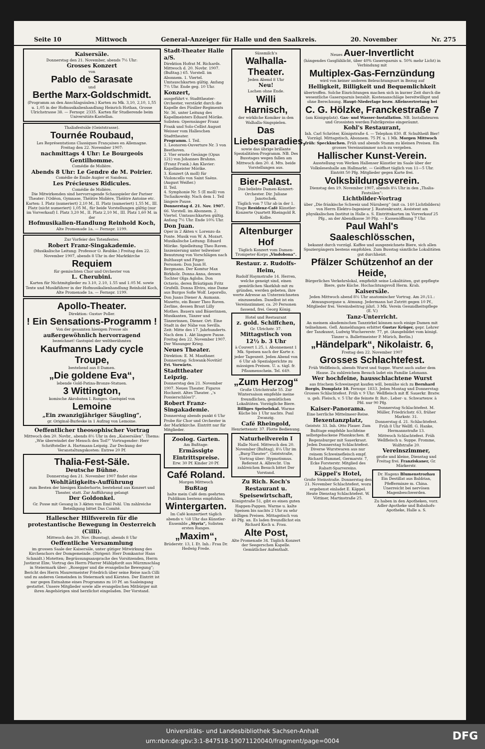Seite 10 Mittwoch General-Anzeiger für Halle und den Saalkreis. 20. November Nr. 275
Kaisersäle.
Donnerstag den 21. November, abends 7½ Uhr:
Grosses Konzert
von
Pablo de Sarasate
und
Berthe Marx-Goldschmidt.
(Programm an den Anschlagsäulen.) Karten zu Mk. 3,10, 2,10, 1,55 u. 1,05 in der Hofmusikalienhandlung Heinrich Hothan, Grosse Ulrichstrasse 38. — Fernspr. 2335. Karten für Studierende beim Universitäts-Kastellan.
Thaliafestsäle (Geiststrasse).
Tournée Roubaud,
Les Représentations Classiques Françaises en Allemagne.
Freitag den 22. November 1907:
nachmittags 4 Uhr: Le Bourgeois Gentilhomme.
Comédie de Molière.
Abends 8 Uhr: Le Gendre de M. Poirier.
Comédie de Emile Augier et Sandeau.
Les Précieuses Ridicules.
Comédie de Molière.
Die Mitwirkenden sind hervorragende Schauspieler der Pariser Theater: l'Odéon, Gymnase, Théâtre Molière, Théâtre Antoine etc.
Karten: I. Platz (numeriert) 2,10 M., II. Platz (numeriert) 1,55 M., III. Platz (nicht numeriert) 1,05 M., für beide Vorstellungen gültig (nur im Vorverkauf) I. Platz 3,20 M., II. Platz 2,10 M., III. Platz 1,60 M. in der
Hofmusikalien-Handlung Reinhold Koch,
Alte Promenade 1a. — Fernspr. 1199.
Zur Vorfeier des Totenfestes.
Robert Franz-Singakademie.
(Musikalische Leitung: Professor O. Reubke.) Freitag den 22. November 1907, abends 8 Uhr in der Marktkirche
Requiem
für gemischten Chor und Orchester von
L. Cherubini.
Karten für Nichtmitglieder zu 3.10, 2.10, 1.55 und 1.05 M. sowie Texte und Musikführer in der Hofmusikalienhandlung Reinhold Koch, Alte Promenade 1a. — Fernspr. 1199.
Apollo-Theater.
Direktion: Gustav Poller.
! Ein Sensations-Programm !
Von der gesamten hiesigen Presse als
außergewöhnlich hervorragend
bezeichnet! Gastspiel der weltberühmten
Kaufmanns Lady cycle Troupe,
bestehend aus 8 Damen.
„Die goldene Eva“,
lebende Gold-Patina-Bronze-Statuen.
3 Wittington,
komische Akrobaten I. Ranges. Gastspiel von
Lemoine
„Ein zwanzigjähriger Säugling“,
gr. Original-Burleske in 1 Aufzug von Lemoine.
Oeffentlicher theosophischer Vortrag
Mittwoch den 20. Novbr., abends 8½ Uhr in den „Kaisersälen“. Thema: „Wie überwindet der Mensch den Tod?“ Vortragender: Herr Schriftsteller A. Hartmann-Leipzig. Zur Deckung der Veranstaltungskosten: Entree 20 Pf.
Thalia-Fest-Säle.
Deutsche Bühne.
Donnerstag den 21. November 1907 findet eine
Wohltätigkeits-Aufführung
zum Besten der hiesigen Kinderhorte, bestehend aus Konzert und Theater, statt. Zur Aufführung gelangt
Der Goldonkel.
Gr. Posse mit Gesang in 3 Akten von Emil Pohl. Um zahlreiche Beteiligung bittet Das Comité.
Hallescher Hilfsverein für die protestantische Bewegung in Oesterreich (Cilli).
Mittwoch den 20. Nov. (Busstag), abends 8 Uhr
Oeffentliche Versammlung
im grossen Saale der Kaisersäle, unter gütiger Mitwirkung des Kirchenchors der Domgemeinde. (Dirigent: Herr Domkantor Hans Schmidt.) Motetten; Begrüssungsansprache des Vorsitzenden, Herrn Justizrat Elze; Vortrag des Herrn Pfarrer Mühlpfordt aus Mürzzuschlag in Steiermark über: „Rosegger und die evangelische Bewegung“; Bericht des Herrn Maurermeister Friedrich über seine Reise nach Cilli und zu anderen Gemeinden in Steiermark und Kärnten. Der Eintritt ist nur gegen Entnahme eines Programms zu 10 Pf. an Saaleingang gestattet. Unsere Mitglieder sowie alle evangelischen Mitbürger mit ihren Angehörigen sind herzlichst eingeladen. Der Vorstand.
Stadt-Theater Halle a/S.
Direktion Hofrat M. Richards. Mittwoch d. 20. Novbr. 1907. (Bußtag.) 65. Vorstell. im Abonnem. 1. Viertel. Umtauschkarten gültig. Anfang 7½ Uhr. Ende geg. 10 Uhr.
Konzert,
ausgeführt v. Stadttheater-Orchester, verstärkt durch die Kapelle des Füsilier-Regiments Nr. 36, unter Leitung des Kapellmeisters Eduard Mörike. Solisten: Opernsänger Franz Frank und Solo-Cellist August Weisser vom Halleschen Stadttheater.
Programm. I. Teil.
1. Leonoren-Ouverture Nr. 3 von Beethoven.
2. Vier ernste Gesänge (Opus 121) von Johannes Brahms. (Franz Frank.) Am Klavier: Kapellmeister Mörike.
3. Konzert (A moll) für Violoncello von Saint Saëns. (August Weißer.)
II. Teil.
4. Symphonie Nr. 5 (E moll) von Tschaikowsky. Nach dem 1. Teil längere Pause.
Donnerstag d. 21. Nov. 1907. 66. Vorstell. im Abonnem. 2. Viertel. Umtauschkarten gültig. Anfang 7½ Uhr. Ende 10¾ Uhr.
Don Juan.
Oper in 2 Akten v. Lorenzo da Ponte. Musik von W. A. Mozart. Musikalische Leitung: Eduard Mörike. Spielleitung Theo Raven. Inszenierung unter teilweiser Benutzung von Vorschlägen nach Bulthaupt und Fitger.
Personen: Don Juan H. Bergmann. Der Komtur Max Birkholz. Donna Anna, dessen Tochter Olga Agloba. Don Octavio, deren Bräutigam Fritz Grufelli. Donna Elvira, eine Dame aus Burgos Sofie Wolf. Leporello, Don Juans Diener A. Aumann. Masetto, ein Bauer Theo Raven. Zerline, dessen Braut Lilly Mothes. Bauern und Bäuerinnen, Musikanten, Tänzer und Tänzerinnen, Diener. Ort: Eine Stadt in der Nähe von Sevilla. Zeit: Mitte des 17. Jahrhunderts. Nach dem 1. Akt längere Pause.
Freitag den 22. November 1907. Der Wasunger Krieg.
Neues Theater.
Direktion: E. M. Mauthner. Donnerstag: Schwank-Novität! Fri. Vorwärts.
Stadttheater Leipzig.
Donnerstag den 21. November 1907. Neues Theater. Figaros Hochzeit. Altes Theater. „'s Possierschlöss'l“.
Robert Franz-Singakademie.
Donnerstag abends punkt 6 Uhr Probe für Chor und Orchester in der Marktkirche. Eintritt nur für Mitglieder.
Zoolog. Garten.
Am Bußtage:
Ermässigte Eintrittspreise.
Erw. 30 Pf. Kinder 20 Pf.
Café Roland.
Morgen Mittwoch
Bußtag
halte mein Café dem geehrten Publikum bestens empfohlen.
Wintergarten.
Im Café konzertiert täglich abends v. ½8 Uhr das Künstler-Ensemble „Styria“, Solisten ersten Ranges.
„Maxim“,
Brüderstr. 13, I. Et. Inh.: Frau Dr. Hedwig Frede.
Süssmilch's
Walhalla-Theater.
Jeden Abend 8 Uhr
Neu!
Lachen ohne Ende.
Willi Harnisch,
der wirkliche Komiker in den Walhalla-Singspielen.
Das Liebesparadies,
sowie das übrige brillante Spezialitäten-Programm. NB. Des Busstages wegen fallen am Mittwoch den 20. d. Mts. beide Vorstellungen aus.
Bier-Palast.
Das beliebte Damen-Konzert-Orchester. Dir. Juliane Janotschek.
Täglich von 7 Uhr ab in der 1. Etage Residenz-Café Künstler-Konzerte Quartett Rheingold R. Kolbe.
Altenburger Hof
Täglich Konzert vom Damen-Trompeter-Korps „Vindobona“.
Restaur. z. Rudolfs-Heim,
Rudolf Haymstraße 14. Herren, welche geneigt sind, einen gemütlichen Skatklub mit zu gründen, werden gebeten, ihre werte Adresse an Unterzeichneten einzusenden. Daselbst ist ein Vereinszimmer, ca. 20 Personen fassend, frei. Georg König.
Hotel und Restaurant
z. gold. Schiffchen,
Gr. Ulrichstr. 37.
Mittagstisch von 12½ b. 3 Uhr
à Couvert 1.25, i. Abonnement 1 Mk. Speisen nach der Karte z. jeder Tageszeit. Jeden Abend von 6 Uhr ab Spezialgerichte zu mässigen Preisen. U. a. tägl. fr. Pflaumenschein. Tel. 649.
„Zum Herzog“
Große Ulrichstraße 55. Zur Wintersaison empfehle meine freundlichen, gemütlichen Lokalitäten. Vorzügliche Biere. Billiges Speiselokal. Warme Küche bis 1 Uhr nachts. Paul Zwanzig.
Café Rheingold,
Henriettenstr. 37. Flotte Bedienung.
Naturheilverein I
Halle Nord. Mittwoch den 20. November (Bußtag), 8¼ Uhr im „Burg-Theater“, Geiststraße, Vortrag über: Hypnotismus. Referent A. Albrecht. Um zahlreichen Besuch bittet Der Vorstand.
Zu Rich. Koch's Restaurant u. Speisewirtschaft,
Königstraße 51, gibt es einen guten Happen-Pappen. Warme u. kalte Speisen bis nachts 2 Uhr zu sehr billigen Preisen. Mittagstisch von 40 Pfg. an. Es laden freundlichst ein Richard Koch u. Frau.
Alte Post,
Alte Promenade 34. Täglich Konzert der Seegerschen Kapelle. Gemütlicher Aufenthalt.
Neues Auer-Invertlicht
(hängendes Gasglühlicht, über 40% Gasersparnis u. 50% mehr Licht) in Verbindung mit
Multiplex-Gas-Fernzündung
wird von keiner anderen Beleuchtungsart in Bezug auf
Helligkeit, Billigkeit und Bequemlichkeit
übertroffen. Solche Einrichtungen machen sich in kurzer Zeit durch die wesentliche Gasersparnis bezahlt. Kostenanschläge bereitwilligst und ohne Berechnung. Haupt-Niederlage bezw. Alleinvertretung bei
C. G. Hölzke, Franckestraße 7
(am Königsplatz). Gas- und Wasser-Installation. NB. Installateuren und Grossisten werden Fabrikpreise eingeräumt.
Kohl's Restaurant,
Inh. Carl Schröter, Königstraße 4. — Telephon 830. ff. Schultheiß Bier! Vorzügl. Mittagstisch, Abonnem. 75 Pf. u. 1 Mk. Morgen Mittwoch früh: Speckkuchen. Früh und abends Stamm zu kleinen Preisen. Ein grosses Vereinszimmer noch zu vergeben.
Hallischer Kunst-Verein.
Ausstellung von Werken Hallenser Künstler im Saale über der Volksleseshalle am Hallmarkt. — Geöffnet täglich von 11—5 Uhr. Eintritt 50 Pfg. Mitglieder gegen Karte frei.
Volksbildungsverein.
Dienstag den 19. November 1907, abends 8¼ Uhr in den „Thalia-Festsälen“:
Lichtbilder-Vortrag
über „Die fränkische Schweiz und Nürnberg“ (mit ca. 140 Lichtbildern) von Herrn Elektro-Ingenieur J. Rautenkrantz, Assistent am physikalischen Institut in Halle a. S. Eintrittskarten im Vorverkauf 25 Pfg., an der Abendkasse 30 Pfg. — Kassenöffnung 7 Uhr.
Paul Wahl's Saaleschlösschen,
bekannt durch vorzügl. Kaffee und ausgezeichnete Biere, sich allen Spaziergängern bestens empfohlen. Zum Busstag sämtliche Lokalitäten gut durchheizt.
Pfälzer Schützenhof an der Heide,
Bürgerliches Verkehrslokal, empfiehlt seine Lokalitäten, gut gepflegte Biere, gute Küche. Hochachtungsvoll Herm. Krah.
Kaisersäle.
Jeden Mittwoch abend 8½ Uhr anatomischer Vortrag. Am 20./11.: Atmungsorgane u. Atmung. Jedermann hat Zutritt gegen 10 Pf., Mitglieder frei. Vereinsbeitrag jährl. 3 Mk. Verein Gesundheitspflege (E. V.)
Tanz-Unterricht.
An meinem akademischen Tanzzirkel können noch einige Damen mit teilnehmen. Gefl. Anmeldungen erbittet Gustav Krüger, gepr. Lehrer der Tanzkunst, Ludwig Wucherer­str. 77, pt. (Ausgebildet vom königl. Tänzer u. Ballettmeister P. Mürich, Berlin.)
„Händelpark“, Nikolaistr. 6,
Freitag den 22. November 1907
Grosses Schlachtefest.
Früh Wellfleisch, abends Wurst und Suppe. Wurst auch außer dem Hause. Zu zahlreichem Besuch ladet ein Familie Lehmann.
Wer hochfeine, hausschlachtene Wurst
aus frischem Schweinegut kaufen will, bemühe sich zu Bernhard Borgis, Domplatz 10. Fernspr. 1833. Jeden Montag und Donnerstag: Grosses Schlachtefest. Früh v. 9 Uhr: Wellfleisch mit ff. Sauerkr. Bratw. u. geh. Fleisch, v. 5 Uhr die feinste fr. Rot-, Leber- u. Schwartenw. à Pfd. nur 90 Pfg.
Kaiser-Panorama.
Eine herrliche Mittelmeer-Reise.
Hexentanzplatz,
Geiststr. 33. Inh. Otto Plauer. Zum Bußtage empfehle hochfeine selbstgebackene Pfannkuchen. ff. Regensburger mit Sauerkraut.
Jeden Donnerstag Schlachtefest. Diverse Wurstwaren aus nur reinem Schweinefleisch empf. Richard Hummel, Germarstr. 7, Ecke Forsterstr. Mitglied des Rabatt-Sparvereins.
Käppel's Hotel,
Große Steinstraße. Donnerstag den 21. November Schlachtefest, wozu ergebenst einladet E. Käppel.
Heute Dienstag Schlachtefest. W. Vöttiner, Martinstraße 25.
Donnerstag Schlachtefest. M. Müller, Friedrichstr. 63, früher Markstr. 31.
Donnerstag d. 21. Schlachtefest. Früh 8 Uhr Wellfl. G. Hanke, Hermannstraße 13.
Mittwoch Schlachtefest. Früh Wellfleisch u. Suppe. Fromme, Wolfstraße 20.
Vereinszimmer,
große und kleine, Dienstag und Freitag frei. Franziskaner, Gr. Märkerstr.
Dr. Hagens Blumenstrozhau Ein Destillat aus Baldrian, Pfefferminze m. China. Unerreicht bei nervösen Magenbeschwerden.
Zu haben in den Apotheken, vorz. Adler-Apotheke und Bahnhofs-Apotheke, Halle a. S.
Universitäts- und Landesbibliothek Sachsen-Anhalt
urn:nbn:de:gbv:3:1-847518-19071120040/fragment/page=0004
DFG